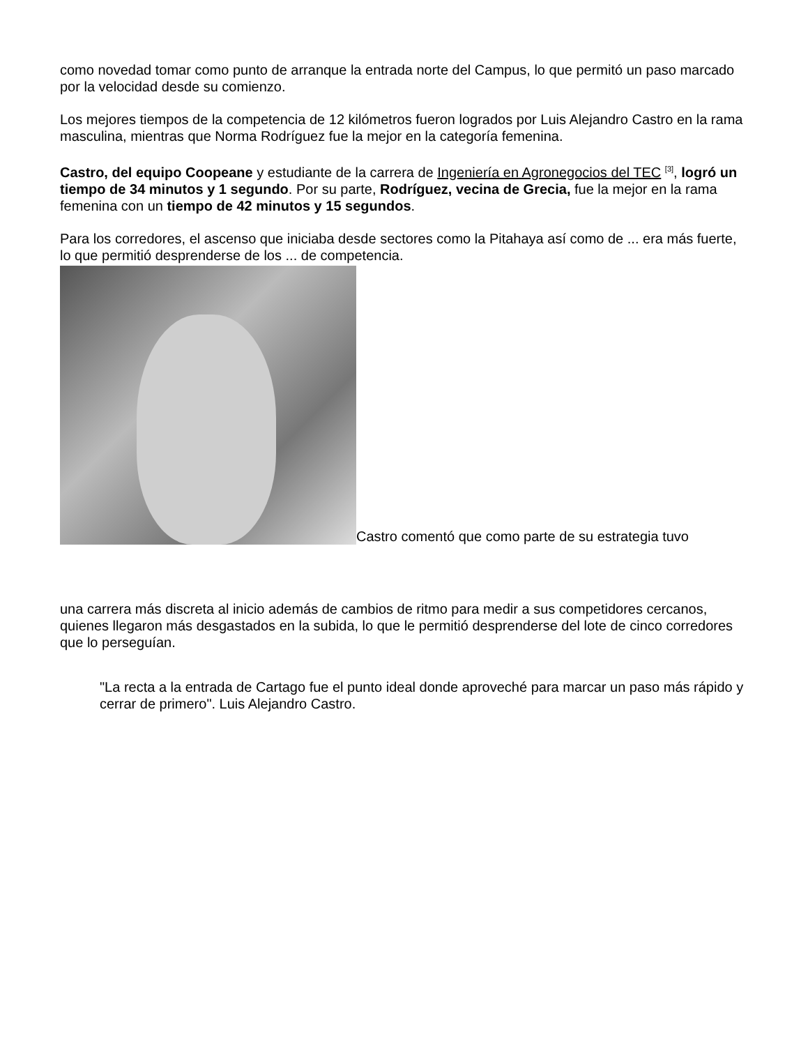como novedad tomar como punto de arranque la entrada norte del Campus, lo que permitó un paso marcado por la velocidad desde su comienzo.
Los mejores tiempos de la competencia de 12 kilómetros fueron logrados por Luis Alejandro Castro en la rama masculina, mientras que Norma Rodríguez fue la mejor en la categoría femenina.
Castro, del equipo Coopeane y estudiante de la carrera de Ingeniería en Agronegocios del TEC <sup>[3]</sup>, logró un tiempo de 34 minutos y 1 segundo. Por su parte, Rodríguez, vecina de Grecia, fue la mejor en la rama femenina con un tiempo de 42 minutos y 15 segundos.
Para los corredores, el ascenso que iniciaba desde sectores como la Pitahaya así como de ... era más fuerte, lo que permitió desprenderse de los ... de competencia.
Castro comentó que como parte de su estrategia tuvo
una carrera más discreta al inicio además de cambios de ritmo para medir a sus competidores cercanos, quienes llegaron más desgastados en la subida, lo que le permitió desprenderse del lote de cinco corredores que lo perseguían.
"La recta a la entrada de Cartago fue el punto ideal donde aproveché para marcar un paso más rápido y cerrar de primero". Luis Alejandro Castro.